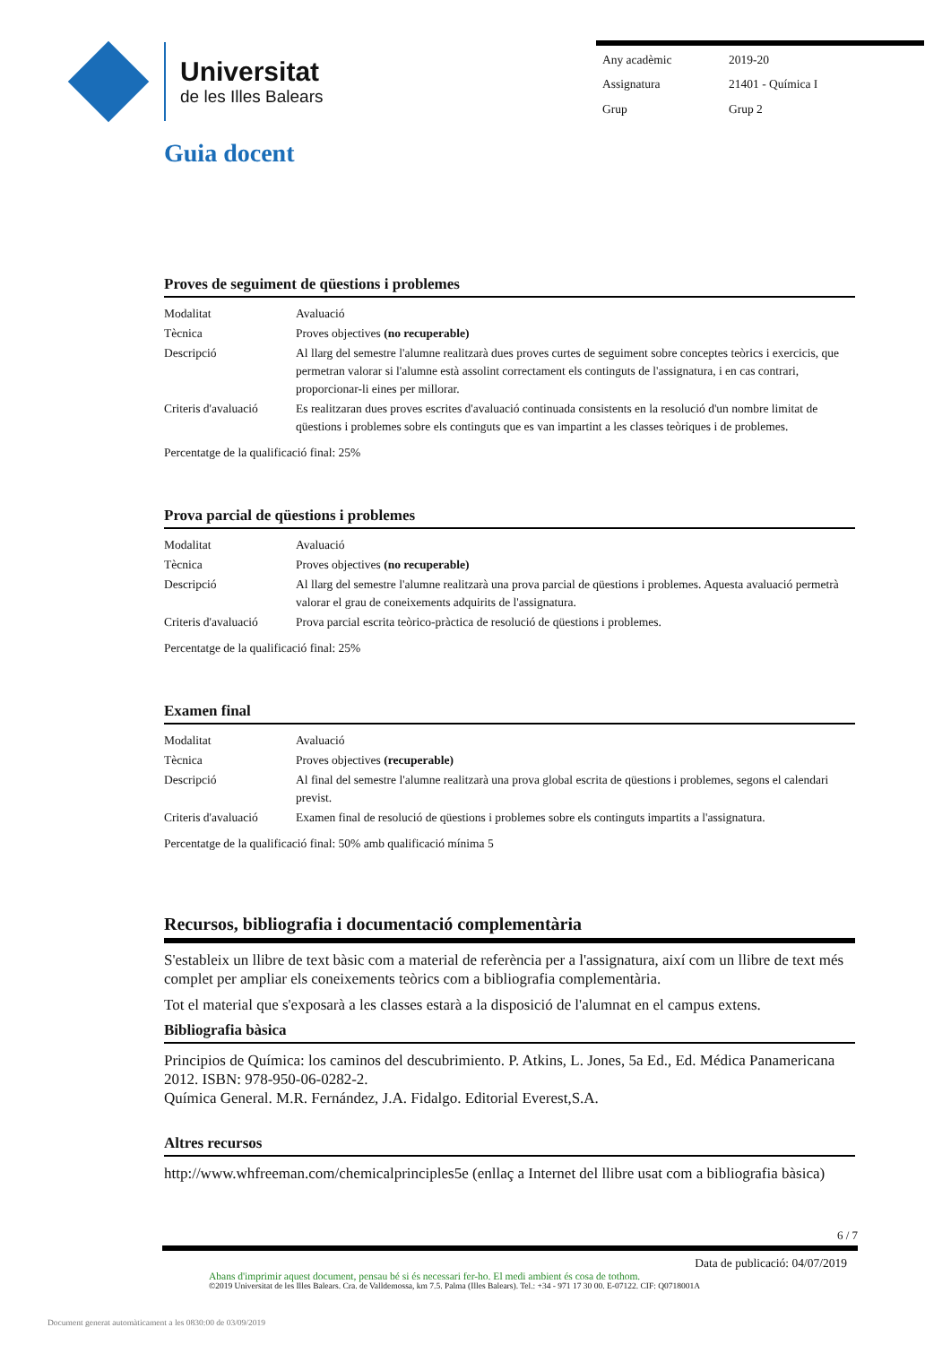Universitat
de les Illes Balears
| Any acadèmic | 2019-20 |
| Assignatura | 21401 - Química I |
| Grup | Grup 2 |
Guia docent
Proves de seguiment de qüestions i problemes
| Modalitat | Avaluació |
| Tècnica | Proves objectives (no recuperable) |
| Descripció | Al llarg del semestre l'alumne realitzarà dues proves curtes de seguiment sobre conceptes teòrics i exercicis, que permetran valorar si l'alumne està assolint correctament els continguts de l'assignatura, i en cas contrari, proporcionar-li eines per millorar. |
| Criteris d'avaluació | Es realitzaran dues proves escrites d'avaluació continuada consistents en la resolució d'un nombre limitat de qüestions i problemes sobre els continguts que es van impartint a les classes teòriques i de problemes. |
Percentatge de la qualificació final: 25%
Prova parcial de qüestions i problemes
| Modalitat | Avaluació |
| Tècnica | Proves objectives (no recuperable) |
| Descripció | Al llarg del semestre l'alumne realitzarà una prova parcial de qüestions i problemes. Aquesta avaluació permetrà valorar el grau de coneixements adquirits de l'assignatura. |
| Criteris d'avaluació | Prova parcial escrita teòrico-pràctica de resolució de qüestions i problemes. |
Percentatge de la qualificació final: 25%
Examen final
| Modalitat | Avaluació |
| Tècnica | Proves objectives (recuperable) |
| Descripció | Al final del semestre l'alumne realitzarà una prova global escrita de qüestions i problemes, segons el calendari previst. |
| Criteris d'avaluació | Examen final de resolució de qüestions i problemes sobre els continguts impartits a l'assignatura. |
Percentatge de la qualificació final: 50% amb qualificació mínima 5
Recursos, bibliografia i documentació complementària
S'estableix un llibre de text bàsic com a material de referència per a l'assignatura, així com un llibre de text més complet per ampliar els coneixements teòrics com a bibliografia complementària.
Tot el material que s'exposarà a les classes estarà a la disposició de l'alumnat en el campus extens.
Bibliografia bàsica
Principios de Química: los caminos del descubrimiento. P. Atkins, L. Jones, 5a Ed., Ed. Médica Panamericana 2012. ISBN: 978-950-06-0282-2.
Química General. M.R. Fernández, J.A. Fidalgo. Editorial Everest,S.A.
Altres recursos
http://www.whfreeman.com/chemicalprinciples5e (enllaç a Internet del llibre usat com a bibliografia bàsica)
6 / 7
Data de publicació: 04/07/2019
Abans d'imprimir aquest document, pensau bé si és necessari fer-ho. El medi ambient és cosa de tothom.
©2019 Universitat de les Illes Balears. Cra. de Valldemossa, km 7.5. Palma (Illes Balears). Tel.: +34 - 971 17 30 00. E-07122. CIF: Q0718001A
Document generat automàticament a les 0830:00 de 03/09/2019